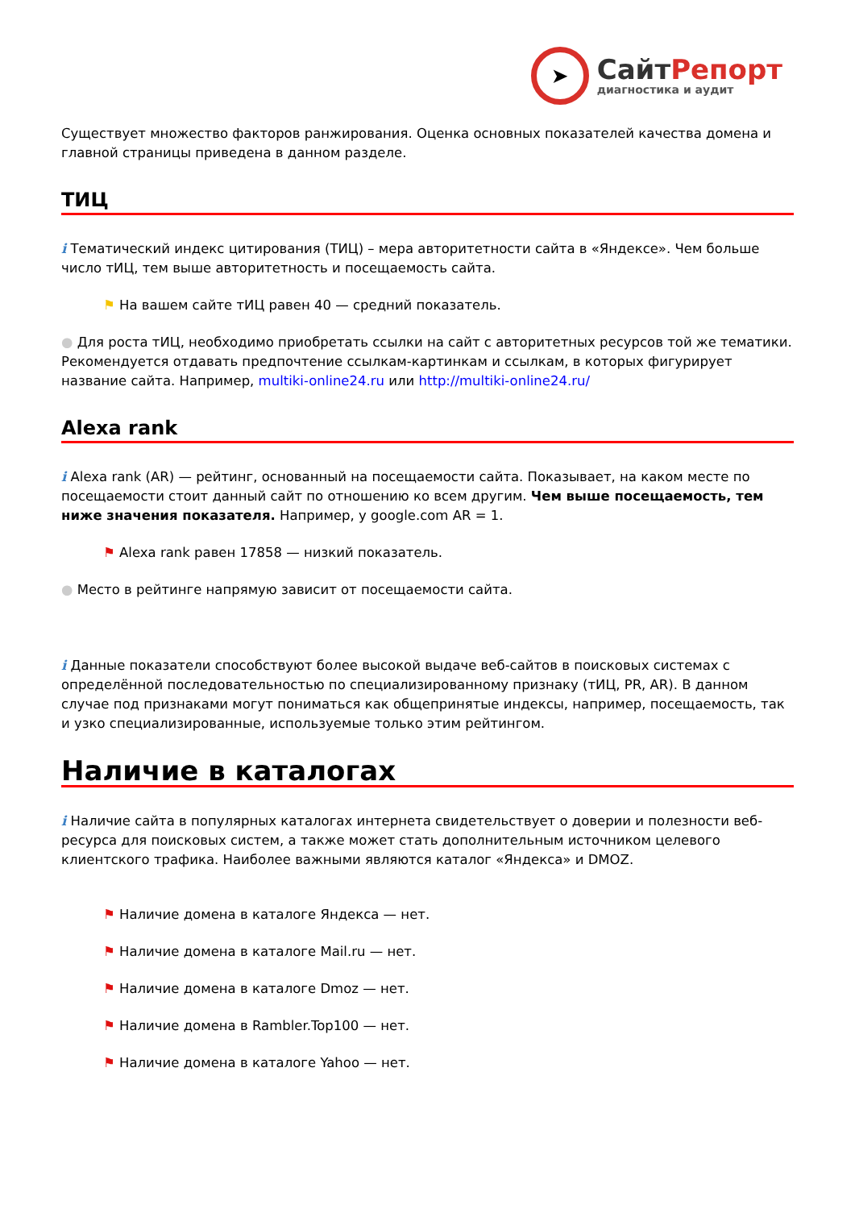➤
СайтРепорт
диагностика и аудит
Существует множество факторов ранжирования. Оценка основных показателей качества домена и главной страницы приведена в данном разделе.
ТИЦ
i Тематический индекс цитирования (ТИЦ) – мера авторитетности сайта в «Яндексе». Чем больше число тИЦ, тем выше авторитетность и посещаемость сайта.
⚑ На вашем сайте тИЦ равен 40 — средний показатель.
● Для роста тИЦ, необходимо приобретать ссылки на сайт с авторитетных ресурсов той же тематики. Рекомендуется отдавать предпочтение ссылкам-картинкам и ссылкам, в которых фигурирует название сайта. Например, multiki-online24.ru или http://multiki-online24.ru/
Alexa rank
i Alexa rank (AR) — рейтинг, основанный на посещаемости сайта. Показывает, на каком месте по посещаемости стоит данный сайт по отношению ко всем другим. Чем выше посещаемость, тем ниже значения показателя. Например, у google.com AR = 1.
⚑ Alexa rank равен 17858 — низкий показатель.
● Место в рейтинге напрямую зависит от посещаемости сайта.
i Данные показатели способствуют более высокой выдаче веб-сайтов в поисковых системах с определённой последовательностью по специализированному признаку (тИЦ, PR, AR). В данном случае под признаками могут пониматься как общепринятые индексы, например, посещаемость, так и узко специализированные, используемые только этим рейтингом.
Наличие в каталогах
i Наличие сайта в популярных каталогах интернета свидетельствует о доверии и полезности веб-ресурса для поисковых систем, а также может стать дополнительным источником целевого клиентского трафика. Наиболее важными являются каталог «Яндекса» и DMOZ.
⚑ Наличие домена в каталоге Яндекса — нет.
⚑ Наличие домена в каталоге Mail.ru — нет.
⚑ Наличие домена в каталоге Dmoz — нет.
⚑ Наличие домена в Rambler.Top100 — нет.
⚑ Наличие домена в каталоге Yahoo — нет.